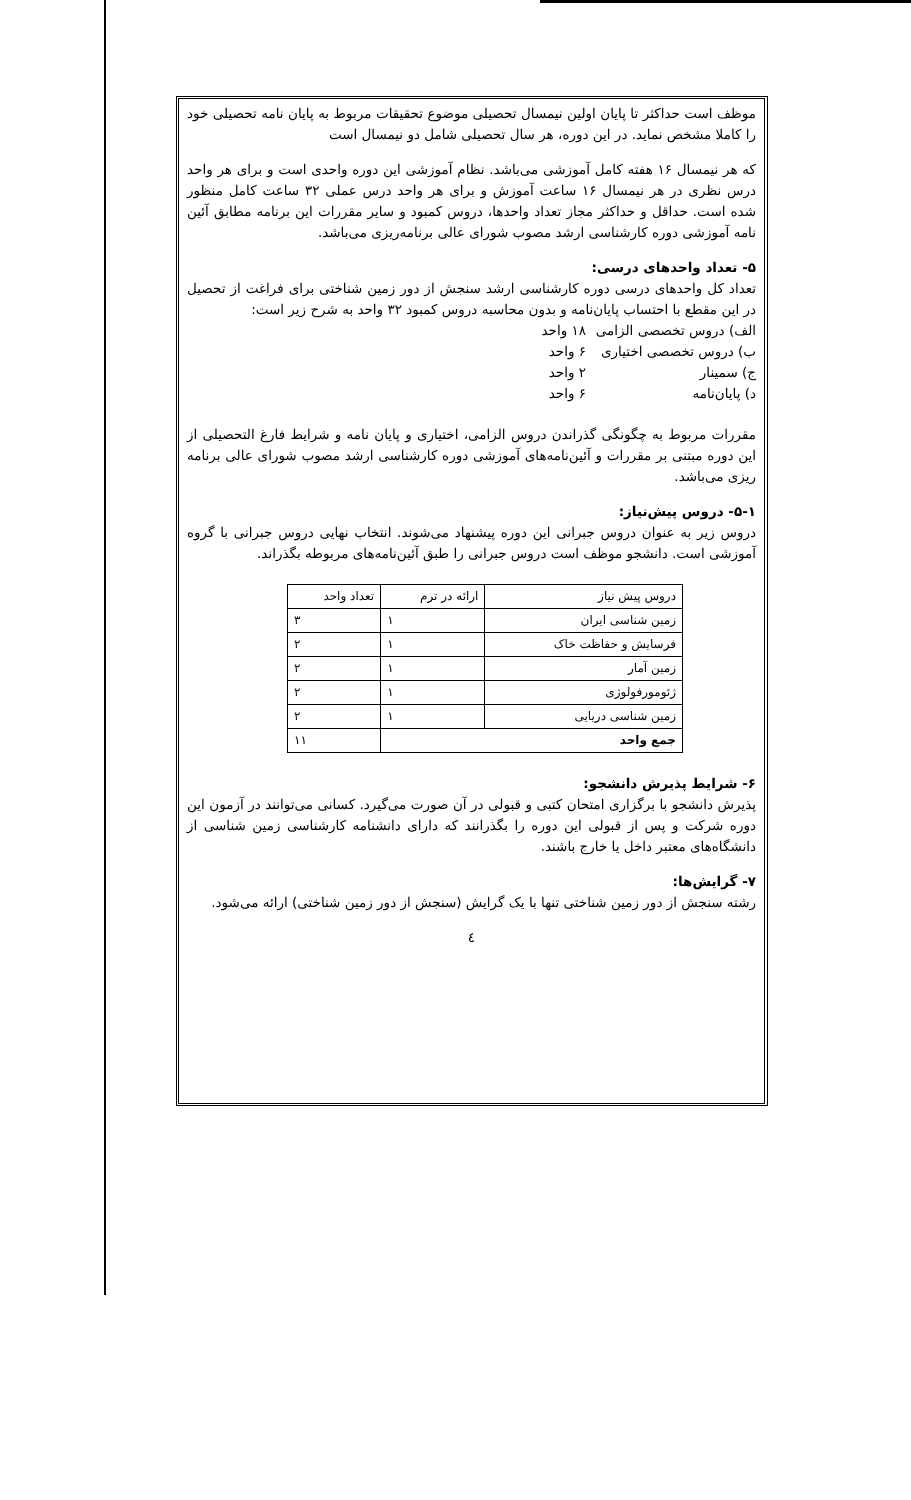موظف است حداکثر تا پایان اولین نیمسال تحصیلی موضوع تحقیقات مربوط به پایان نامه تحصیلی خود را کاملا مشخص نماید. در این دوره، هر سال تحصیلی شامل دو نیمسال است
که هر نیمسال ۱۶ هفته کامل آموزشی می‌باشد. نظام آموزشی این دوره واحدی است و برای هر واحد درس نظری در هر نیمسال ۱۶ ساعت آموزش و برای هر واحد درس عملی ۳۲ ساعت کامل منظور شده است. حداقل و حداکثر مجاز تعداد واحدها، دروس کمبود و سایر مقررات این برنامه مطابق آئین نامه آموزشی دوره کارشناسی ارشد مصوب شورای عالی برنامه‌ریزی می‌باشد.
۵- تعداد واحدهای درسی:
تعداد کل واحدهای درسی دوره کارشناسی ارشد سنجش از دور زمین شناختی برای فراغت از تحصیل در این مقطع با احتساب پایان‌نامه و بدون محاسبه دروس کمبود ۳۲ واحد به شرح زیر است:
الف) دروس تخصصی الزامی ۱۸ واحد ب) دروس تخصصی اختیاری ۶ واحد ج) سمینار ۲ واحد د) پایان‌نامه ۶ واحد
مقررات مربوط به چگونگی گذراندن دروس الزامی، اختیاری و پایان نامه و شرایط فارغ التحصیلی از این دوره مبتنی بر مقررات و آئین‌نامه‌های آموزشی دوره کارشناسی ارشد مصوب شورای عالی برنامه ریزی می‌باشد.
۵-۱- دروس پیش‌نیاز:
دروس زیر به عنوان دروس جبرانی این دوره پیشنهاد می‌شوند. انتخاب نهایی دروس جبرانی با گروه آموزشی است. دانشجو موظف است دروس جبرانی را طبق آئین‌نامه‌های مربوطه بگذراند.
| دروس پیش نیاز | ارائه در ترم | تعداد واحد |
| --- | --- | --- |
| زمین شناسی ایران | ۱ | ۳ |
| فرسایش و حفاظت خاک | ۱ | ۲ |
| زمین آمار | ۱ | ۲ |
| ژئومورفولوژی | ۱ | ۲ |
| زمین شناسی دریایی | ۱ | ۲ |
| جمع واحد | | ۱۱ |
۶- شرایط پذیرش دانشجو:
پذیرش دانشجو با برگزاری امتحان کتبی و قبولی در آن صورت می‌گیرد. کسانی می‌توانند در آزمون این دوره شرکت و پس از قبولی این دوره را بگذرانند که دارای دانشنامه کارشناسی زمین شناسی از دانشگاه‌های معتبر داخل یا خارج باشند.
۷- گرایش‌ها:
رشته سنجش از دور زمین شناختی تنها با یک گرایش (سنجش از دور زمین شناختی) ارائه می‌شود.
٤